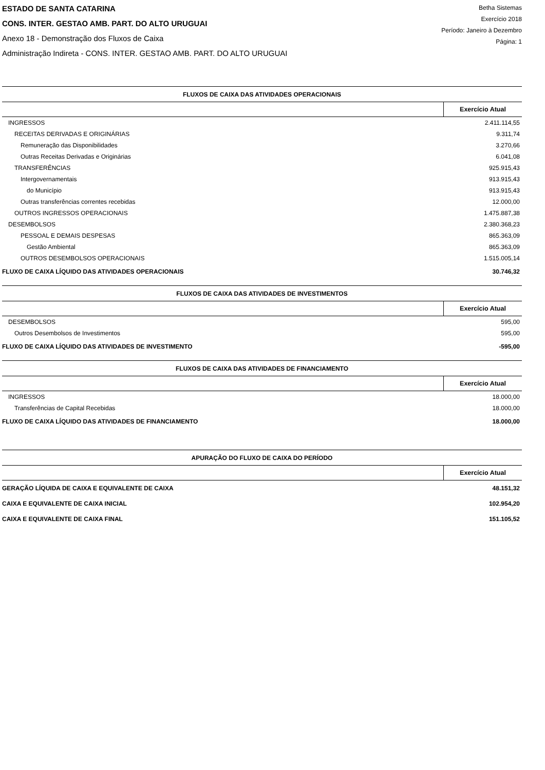ESTADO DE SANTA CATARINA
CONS. INTER. GESTAO AMB. PART. DO ALTO URUGUAI
Anexo 18 - Demonstração dos Fluxos de Caixa
Administração Indireta - CONS. INTER. GESTAO AMB. PART. DO ALTO URUGUAI
Betha Sistemas
Exercício 2018
Período: Janeiro à Dezembro
Página: 1
| FLUXOS DE CAIXA DAS ATIVIDADES OPERACIONAIS | |
| --- | --- |
| | Exercício Atual |
| INGRESSOS | 2.411.114,55 |
| RECEITAS DERIVADAS E ORIGINÁRIAS | 9.311,74 |
| Remuneração das Disponibilidades | 3.270,66 |
| Outras Receitas Derivadas e Originárias | 6.041,08 |
| TRANSFERÊNCIAS | 925.915,43 |
| Intergovernamentais | 913.915,43 |
| do Município | 913.915,43 |
| Outras transferências correntes recebidas | 12.000,00 |
| OUTROS INGRESSOS OPERACIONAIS | 1.475.887,38 |
| DESEMBOLSOS | 2.380.368,23 |
| PESSOAL E DEMAIS DESPESAS | 865.363,09 |
| Gestão Ambiental | 865.363,09 |
| OUTROS DESEMBOLSOS OPERACIONAIS | 1.515.005,14 |
| FLUXO DE CAIXA LÍQUIDO DAS ATIVIDADES OPERACIONAIS | 30.746,32 |
| FLUXOS DE CAIXA DAS ATIVIDADES DE INVESTIMENTOS | |
| --- | --- |
| | Exercício Atual |
| DESEMBOLSOS | 595,00 |
| Outros Desembolsos de Investimentos | 595,00 |
| FLUXO DE CAIXA LÍQUIDO DAS ATIVIDADES DE INVESTIMENTO | -595,00 |
| FLUXOS DE CAIXA DAS ATIVIDADES DE FINANCIAMENTO | |
| --- | --- |
| | Exercício Atual |
| INGRESSOS | 18.000,00 |
| Transferências de Capital Recebidas | 18.000,00 |
| FLUXO DE CAIXA LÍQUIDO DAS ATIVIDADES DE FINANCIAMENTO | 18.000,00 |
| APURAÇÃO DO FLUXO DE CAIXA DO PERÍODO | |
| --- | --- |
| | Exercício Atual |
| GERAÇÃO LÍQUIDA DE CAIXA E EQUIVALENTE DE CAIXA | 48.151,32 |
| CAIXA E EQUIVALENTE DE CAIXA INICIAL | 102.954,20 |
| CAIXA E EQUIVALENTE DE CAIXA FINAL | 151.105,52 |